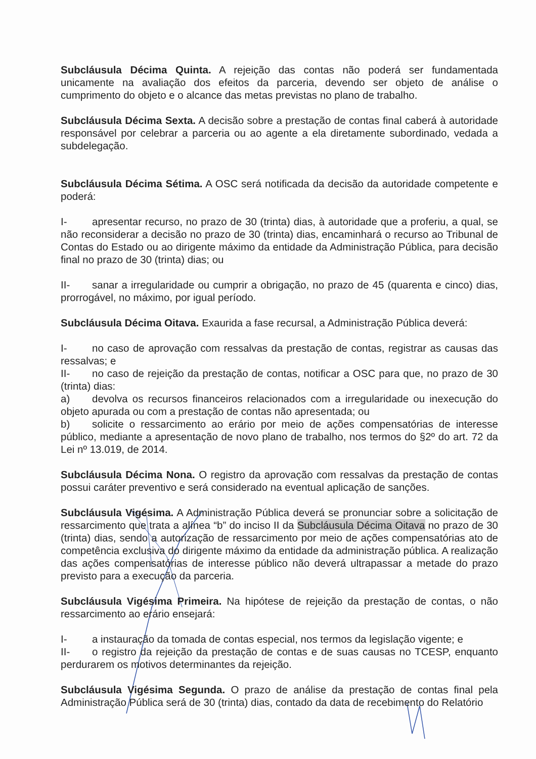Subcláusula Décima Quinta. A rejeição das contas não poderá ser fundamentada unicamente na avaliação dos efeitos da parceria, devendo ser objeto de análise o cumprimento do objeto e o alcance das metas previstas no plano de trabalho.
Subcláusula Décima Sexta. A decisão sobre a prestação de contas final caberá à autoridade responsável por celebrar a parceria ou ao agente a ela diretamente subordinado, vedada a subdelegação.
Subcláusula Décima Sétima. A OSC será notificada da decisão da autoridade competente e poderá:
I- apresentar recurso, no prazo de 30 (trinta) dias, à autoridade que a proferiu, a qual, se não reconsiderar a decisão no prazo de 30 (trinta) dias, encaminhará o recurso ao Tribunal de Contas do Estado ou ao dirigente máximo da entidade da Administração Pública, para decisão final no prazo de 30 (trinta) dias; ou
II- sanar a irregularidade ou cumprir a obrigação, no prazo de 45 (quarenta e cinco) dias, prorrogável, no máximo, por igual período.
Subcláusula Décima Oitava. Exaurida a fase recursal, a Administração Pública deverá:
I- no caso de aprovação com ressalvas da prestação de contas, registrar as causas das ressalvas; e
II- no caso de rejeição da prestação de contas, notificar a OSC para que, no prazo de 30 (trinta) dias:
a) devolva os recursos financeiros relacionados com a irregularidade ou inexecução do objeto apurada ou com a prestação de contas não apresentada; ou
b) solicite o ressarcimento ao erário por meio de ações compensatórias de interesse público, mediante a apresentação de novo plano de trabalho, nos termos do §2º do art. 72 da Lei nº 13.019, de 2014.
Subcláusula Décima Nona. O registro da aprovação com ressalvas da prestação de contas possui caráter preventivo e será considerado na eventual aplicação de sanções.
Subcláusula Vigésima. A Administração Pública deverá se pronunciar sobre a solicitação de ressarcimento que trata a alínea “b” do inciso II da Subcláusula Décima Oitava no prazo de 30 (trinta) dias, sendo a autorização de ressarcimento por meio de ações compensatórias ato de competência exclusiva do dirigente máximo da entidade da administração pública. A realização das ações compensatórias de interesse público não deverá ultrapassar a metade do prazo previsto para a execução da parceria.
Subcláusula Vigésima Primeira. Na hipótese de rejeição da prestação de contas, o não ressarcimento ao erário ensejará:
I- a instauração da tomada de contas especial, nos termos da legislação vigente; e
II- o registro da rejeição da prestação de contas e de suas causas no TCESP, enquanto perdurarem os motivos determinantes da rejeição.
Subcláusula Vigésima Segunda. O prazo de análise da prestação de contas final pela Administração Pública será de 30 (trinta) dias, contado da data de recebimento do Relatório